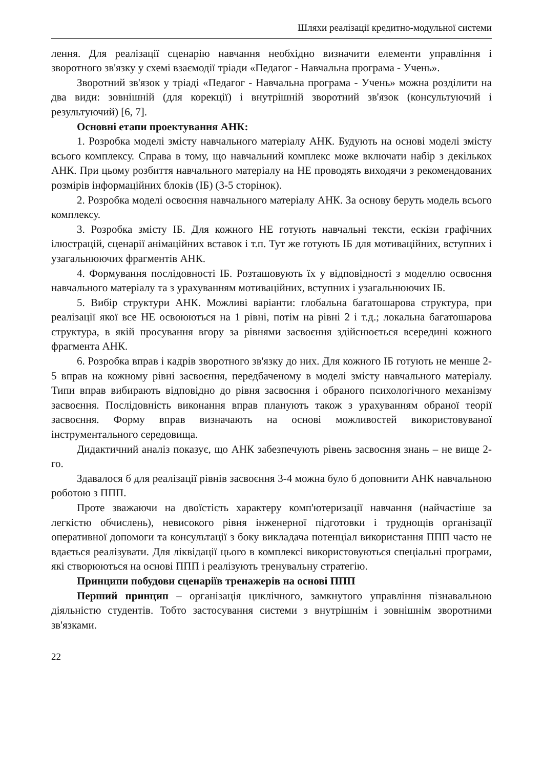Шляхи реалізації кредитно-модульної системи
лення. Для реалізації сценарію навчання необхідно визначити елементи управління і зворотного зв'язку у схемі взаємодії тріади «Педагог - Навчальна програма - Учень».
Зворотний зв'язок у тріаді «Педагог - Навчальна програма - Учень» можна розділити на два види: зовнішній (для корекції) і внутрішній зворотний зв'язок (консультуючий і результуючий) [6, 7].
Основні етапи проектування АНК:
1. Розробка моделі змісту навчального матеріалу АНК. Будують на основі моделі змісту всього комплексу. Справа в тому, що навчальний комплекс може включати набір з декількох АНК. При цьому розбиття навчального матеріалу на НЕ проводять виходячи з рекомендованих розмірів інформаційних блоків (ІБ) (3-5 сторінок).
2. Розробка моделі освоєння навчального матеріалу АНК. За основу беруть модель всього комплексу.
3. Розробка змісту ІБ. Для кожного НЕ готують навчальні тексти, ескізи графічних ілюстрацій, сценарії анімаційних вставок і т.п. Тут же готують ІБ для мотиваційних, вступних і узагальнюючих фрагментів АНК.
4. Формування послідовності ІБ. Розташовують їх у відповідності з моделлю освоєння навчального матеріалу та з урахуванням мотиваційних, вступних і узагальнюючих ІБ.
5. Вибір структури АНК. Можливі варіанти: глобальна багатошарова структура, при реалізації якої все НЕ освоюються на 1 рівні, потім на рівні 2 і т.д.; локальна багатошарова структура, в якій просування вгору за рівнями засвоєння здійснюється всередині кожного фрагмента АНК.
6. Розробка вправ і кадрів зворотного зв'язку до них. Для кожного ІБ готують не менше 2-5 вправ на кожному рівні засвоєння, передбаченому в моделі змісту навчального матеріалу. Типи вправ вибирають відповідно до рівня засвоєння і обраного психологічного механізму засвоєння. Послідовність виконання вправ планують також з урахуванням обраної теорії засвоєння. Форму вправ визначають на основі можливостей використовуваної інструментального середовища.
Дидактичний аналіз показує, що АНК забезпечують рівень засвоєння знань – не вище 2-го.
Здавалося б для реалізації рівнів засвоєння 3-4 можна було б доповнити АНК навчальною роботою з ППП.
Проте зважаючи на двоїстість характеру комп'ютеризації навчання (найчастіше за легкістю обчислень), невисокого рівня інженерної підготовки і труднощів організації оперативної допомоги та консультації з боку викладача потенціал використання ППП часто не вдається реалізувати. Для ліквідації цього в комплексі використовуються спеціальні програми, які створюються на основі ППП і реалізують тренувальну стратегію.
Принципи побудови сценаріїв тренажерів на основі ППП
Перший принцип – організація циклічного, замкнутого управління пізнавальною діяльністю студентів. Тобто застосування системи з внутрішнім і зовнішнім зворотними зв'язками.
22